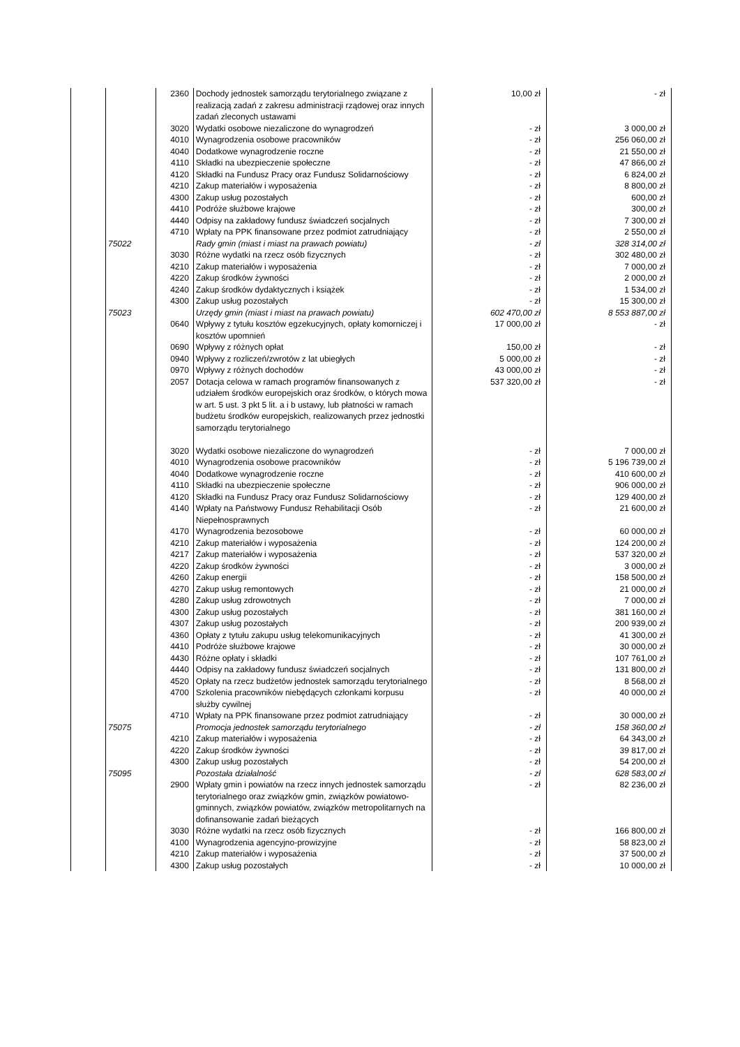| | | 2360 | Dochody jednostek samorządu terytorialnego związane z realizacją zadań z zakresu administracji rządowej oraz innych zadań zleconych ustawami | 10,00 zł | - zł |
| | | 3020 | Wydatki osobowe niezaliczone do wynagrodzeń | - zł | 3 000,00 zł |
| | | 4010 | Wynagrodzenia osobowe pracowników | - zł | 256 060,00 zł |
| | | 4040 | Dodatkowe wynagrodzenie roczne | - zł | 21 550,00 zł |
| | | 4110 | Składki na ubezpieczenie społeczne | - zł | 47 866,00 zł |
| | | 4120 | Składki na Fundusz Pracy oraz Fundusz Solidarnościowy | - zł | 6 824,00 zł |
| | | 4210 | Zakup materiałów i wyposażenia | - zł | 8 800,00 zł |
| | | 4300 | Zakup usług pozostałych | - zł | 600,00 zł |
| | | 4410 | Podróże służbowe krajowe | - zł | 300,00 zł |
| | | 4440 | Odpisy na zakładowy fundusz świadczeń socjalnych | - zł | 7 300,00 zł |
| | | 4710 | Wpłaty na PPK finansowane przez podmiot zatrudniający | - zł | 2 550,00 zł |
| | 75022 | | Rady gmin (miast i miast na prawach powiatu) | - zł | 328 314,00 zł |
| | | 3030 | Różne wydatki na rzecz osób fizycznych | - zł | 302 480,00 zł |
| | | 4210 | Zakup materiałów i wyposażenia | - zł | 7 000,00 zł |
| | | 4220 | Zakup środków żywności | - zł | 2 000,00 zł |
| | | 4240 | Zakup środków dydaktycznych i książek | - zł | 1 534,00 zł |
| | | 4300 | Zakup usług pozostałych | - zł | 15 300,00 zł |
| | 75023 | | Urzędy gmin (miast i miast na prawach powiatu) | 602 470,00 zł | 8 553 887,00 zł |
| | | 0640 | Wpływy z tytułu kosztów egzekucyjnych, opłaty komorniczej i kosztów upomnień | 17 000,00 zł | - zł |
| | | 0690 | Wpływy z różnych opłat | 150,00 zł | - zł |
| | | 0940 | Wpływy z rozliczeń/zwrotów z lat ubiegłych | 5 000,00 zł | - zł |
| | | 0970 | Wpływy z różnych dochodów | 43 000,00 zł | - zł |
| | | 2057 | Dotacja celowa w ramach programów finansowanych z udziałem środków europejskich oraz środków, o których mowa w art. 5 ust. 3 pkt 5 lit. a i b ustawy, lub płatności w ramach budżetu środków europejskich, realizowanych przez jednostki samorządu terytorialnego | 537 320,00 zł | - zł |
| | | 3020 | Wydatki osobowe niezaliczone do wynagrodzeń | - zł | 7 000,00 zł |
| | | 4010 | Wynagrodzenia osobowe pracowników | - zł | 5 196 739,00 zł |
| | | 4040 | Dodatkowe wynagrodzenie roczne | - zł | 410 600,00 zł |
| | | 4110 | Składki na ubezpieczenie społeczne | - zł | 906 000,00 zł |
| | | 4120 | Składki na Fundusz Pracy oraz Fundusz Solidarnościowy | - zł | 129 400,00 zł |
| | | 4140 | Wpłaty na Państwowy Fundusz Rehabilitacji Osób Niepełnosprawnych | - zł | 21 600,00 zł |
| | | 4170 | Wynagrodzenia bezosobowe | - zł | 60 000,00 zł |
| | | 4210 | Zakup materiałów i wyposażenia | - zł | 124 200,00 zł |
| | | 4217 | Zakup materiałów i wyposażenia | - zł | 537 320,00 zł |
| | | 4220 | Zakup środków żywności | - zł | 3 000,00 zł |
| | | 4260 | Zakup energii | - zł | 158 500,00 zł |
| | | 4270 | Zakup usług remontowych | - zł | 21 000,00 zł |
| | | 4280 | Zakup usług zdrowotnych | - zł | 7 000,00 zł |
| | | 4300 | Zakup usług pozostałych | - zł | 381 160,00 zł |
| | | 4307 | Zakup usług pozostałych | - zł | 200 939,00 zł |
| | | 4360 | Opłaty z tytułu zakupu usług telekomunikacyjnych | - zł | 41 300,00 zł |
| | | 4410 | Podróże służbowe krajowe | - zł | 30 000,00 zł |
| | | 4430 | Różne opłaty i składki | - zł | 107 761,00 zł |
| | | 4440 | Odpisy na zakładowy fundusz świadczeń socjalnych | - zł | 131 800,00 zł |
| | | 4520 | Opłaty na rzecz budżetów jednostek samorządu terytorialnego | - zł | 8 568,00 zł |
| | | 4700 | Szkolenia pracowników niebędących członkami korpusu służby cywilnej | - zł | 40 000,00 zł |
| | | 4710 | Wpłaty na PPK finansowane przez podmiot zatrudniający | - zł | 30 000,00 zł |
| | 75075 | | Promocja jednostek samorządu terytorialnego | - zł | 158 360,00 zł |
| | | 4210 | Zakup materiałów i wyposażenia | - zł | 64 343,00 zł |
| | | 4220 | Zakup środków żywności | - zł | 39 817,00 zł |
| | | 4300 | Zakup usług pozostałych | - zł | 54 200,00 zł |
| | 75095 | | Pozostała działalność | - zł | 628 583,00 zł |
| | | 2900 | Wpłaty gmin i powiatów na rzecz innych jednostek samorządu terytorialnego oraz związków gmin, związków powiatowo-gminnych, związków powiatów, związków metropolitarnych na dofinansowanie zadań bieżących | - zł | 82 236,00 zł |
| | | 3030 | Różne wydatki na rzecz osób fizycznych | - zł | 166 800,00 zł |
| | | 4100 | Wynagrodzenia agencyjno-prowizyjne | - zł | 58 823,00 zł |
| | | 4210 | Zakup materiałów i wyposażenia | - zł | 37 500,00 zł |
| | | 4300 | Zakup usług pozostałych | - zł | 10 000,00 zł |